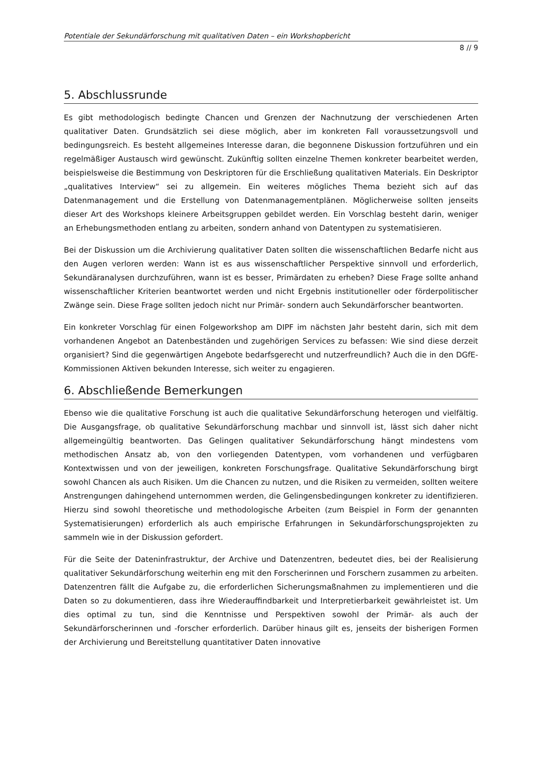Potentiale der Sekundärforschung mit qualitativen Daten – ein Workshopbericht
8 // 9
5. Abschlussrunde
Es gibt methodologisch bedingte Chancen und Grenzen der Nachnutzung der verschiedenen Arten qualitativer Daten. Grundsätzlich sei diese möglich, aber im konkreten Fall voraussetzungsvoll und bedingungsreich. Es besteht allgemeines Interesse daran, die begonnene Diskussion fortzuführen und ein regelmäßiger Austausch wird gewünscht. Zukünftig sollten einzelne Themen konkreter bearbeitet werden, beispielsweise die Bestimmung von Deskriptoren für die Erschließung qualitativen Materials. Ein Deskriptor „qualitatives Interview“ sei zu allgemein. Ein weiteres mögliches Thema bezieht sich auf das Datenmanagement und die Erstellung von Datenmanagementplänen. Möglicherweise sollten jenseits dieser Art des Workshops kleinere Arbeitsgruppen gebildet werden. Ein Vorschlag besteht darin, weniger an Erhebungsmethoden entlang zu arbeiten, sondern anhand von Datentypen zu systematisieren.
Bei der Diskussion um die Archivierung qualitativer Daten sollten die wissenschaftlichen Bedarfe nicht aus den Augen verloren werden: Wann ist es aus wissenschaftlicher Perspektive sinnvoll und erforderlich, Sekundäranalysen durchzuführen, wann ist es besser, Primärdaten zu erheben? Diese Frage sollte anhand wissenschaftlicher Kriterien beantwortet werden und nicht Ergebnis institutioneller oder förderpolitischer Zwänge sein. Diese Frage sollten jedoch nicht nur Primär- sondern auch Sekundärforscher beantworten.
Ein konkreter Vorschlag für einen Folgeworkshop am DIPF im nächsten Jahr besteht darin, sich mit dem vorhandenen Angebot an Datenbeständen und zugehörigen Services zu befassen: Wie sind diese derzeit organisiert? Sind die gegenwärtigen Angebote bedarfsgerecht und nutzerfreundlich? Auch die in den DGfE-Kommissionen Aktiven bekunden Interesse, sich weiter zu engagieren.
6. Abschließende Bemerkungen
Ebenso wie die qualitative Forschung ist auch die qualitative Sekundärforschung heterogen und vielfältig. Die Ausgangsfrage, ob qualitative Sekundärforschung machbar und sinnvoll ist, lässt sich daher nicht allgemeingültig beantworten. Das Gelingen qualitativer Sekundärforschung hängt mindestens vom methodischen Ansatz ab, von den vorliegenden Datentypen, vom vorhandenen und verfügbaren Kontextwissen und von der jeweiligen, konkreten Forschungsfrage. Qualitative Sekundärforschung birgt sowohl Chancen als auch Risiken. Um die Chancen zu nutzen, und die Risiken zu vermeiden, sollten weitere Anstrengungen dahingehend unternommen werden, die Gelingensbedingungen konkreter zu identifizieren. Hierzu sind sowohl theoretische und methodologische Arbeiten (zum Beispiel in Form der genannten Systematisierungen) erforderlich als auch empirische Erfahrungen in Sekundärforschungsprojekten zu sammeln wie in der Diskussion gefordert.
Für die Seite der Dateninfrastruktur, der Archive und Datenzentren, bedeutet dies, bei der Realisierung qualitativer Sekundärforschung weiterhin eng mit den Forscherinnen und Forschern zusammen zu arbeiten. Datenzentren fällt die Aufgabe zu, die erforderlichen Sicherungsmaßnahmen zu implementieren und die Daten so zu dokumentieren, dass ihre Wiederauffindbarkeit und Interpretierbarkeit gewährleistet ist. Um dies optimal zu tun, sind die Kenntnisse und Perspektiven sowohl der Primär- als auch der Sekundärforscherinnen und -forscher erforderlich. Darüber hinaus gilt es, jenseits der bisherigen Formen der Archivierung und Bereitstellung quantitativer Daten innovative